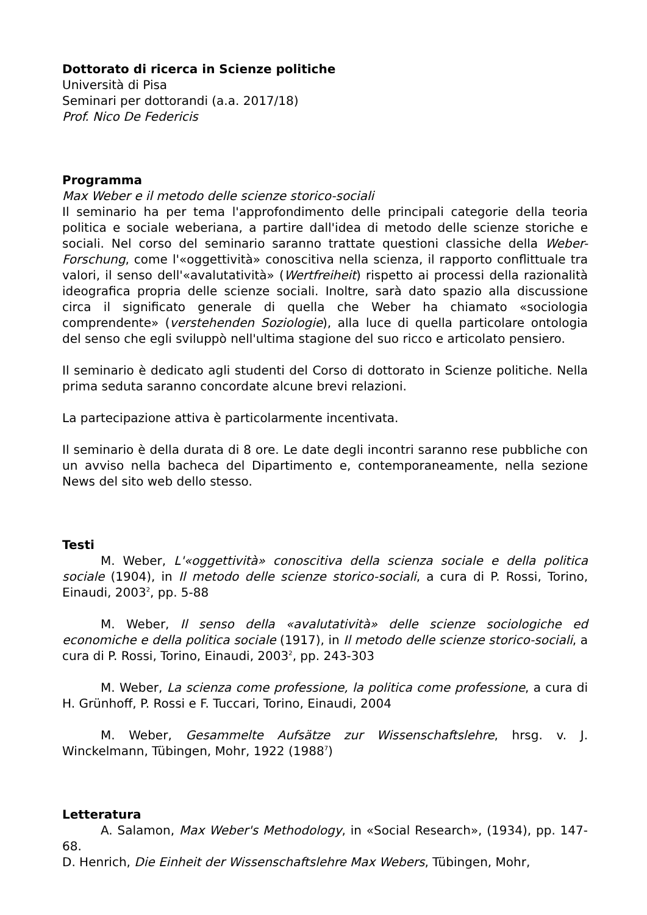Dottorato di ricerca in Scienze politiche
Università di Pisa
Seminari per dottorandi (a.a. 2017/18)
Prof. Nico De Federicis
Programma
Max Weber e il metodo delle scienze storico-sociali
Il seminario ha per tema l'approfondimento delle principali categorie della teoria politica e sociale weberiana, a partire dall'idea di metodo delle scienze storiche e sociali. Nel corso del seminario saranno trattate questioni classiche della Weber-Forschung, come l'«oggettività» conoscitiva nella scienza, il rapporto conflittuale tra valori, il senso dell'«avalutatività» (Wertfreiheit) rispetto ai processi della razionalità ideografica propria delle scienze sociali. Inoltre, sarà dato spazio alla discussione circa il significato generale di quella che Weber ha chiamato «sociologia comprendente» (verstehenden Soziologie), alla luce di quella particolare ontologia del senso che egli sviluppò nell'ultima stagione del suo ricco e articolato pensiero.
Il seminario è dedicato agli studenti del Corso di dottorato in Scienze politiche. Nella prima seduta saranno concordate alcune brevi relazioni.
La partecipazione attiva è particolarmente incentivata.
Il seminario è della durata di 8 ore. Le date degli incontri saranno rese pubbliche con un avviso nella bacheca del Dipartimento e, contemporaneamente, nella sezione News del sito web dello stesso.
Testi
M. Weber, L'«oggettività» conoscitiva della scienza sociale e della politica sociale (1904), in Il metodo delle scienze storico-sociali, a cura di P. Rossi, Torino, Einaudi, 2003<sup>2</sup>, pp. 5-88
M. Weber, Il senso della «avalutatività» delle scienze sociologiche ed economiche e della politica sociale (1917), in Il metodo delle scienze storico-sociali, a cura di P. Rossi, Torino, Einaudi, 2003<sup>2</sup>, pp. 243-303
M. Weber, La scienza come professione, la politica come professione, a cura di H. Grünhoff, P. Rossi e F. Tuccari, Torino, Einaudi, 2004
M. Weber, Gesammelte Aufsätze zur Wissenschaftslehre, hrsg. v. J. Winckelmann, Tübingen, Mohr, 1922 (1988<sup>7</sup>)
Letteratura
A. Salamon, Max Weber's Methodology, in «Social Research», (1934), pp. 147-68.
D. Henrich, Die Einheit der Wissenschaftslehre Max Webers, Tübingen, Mohr,